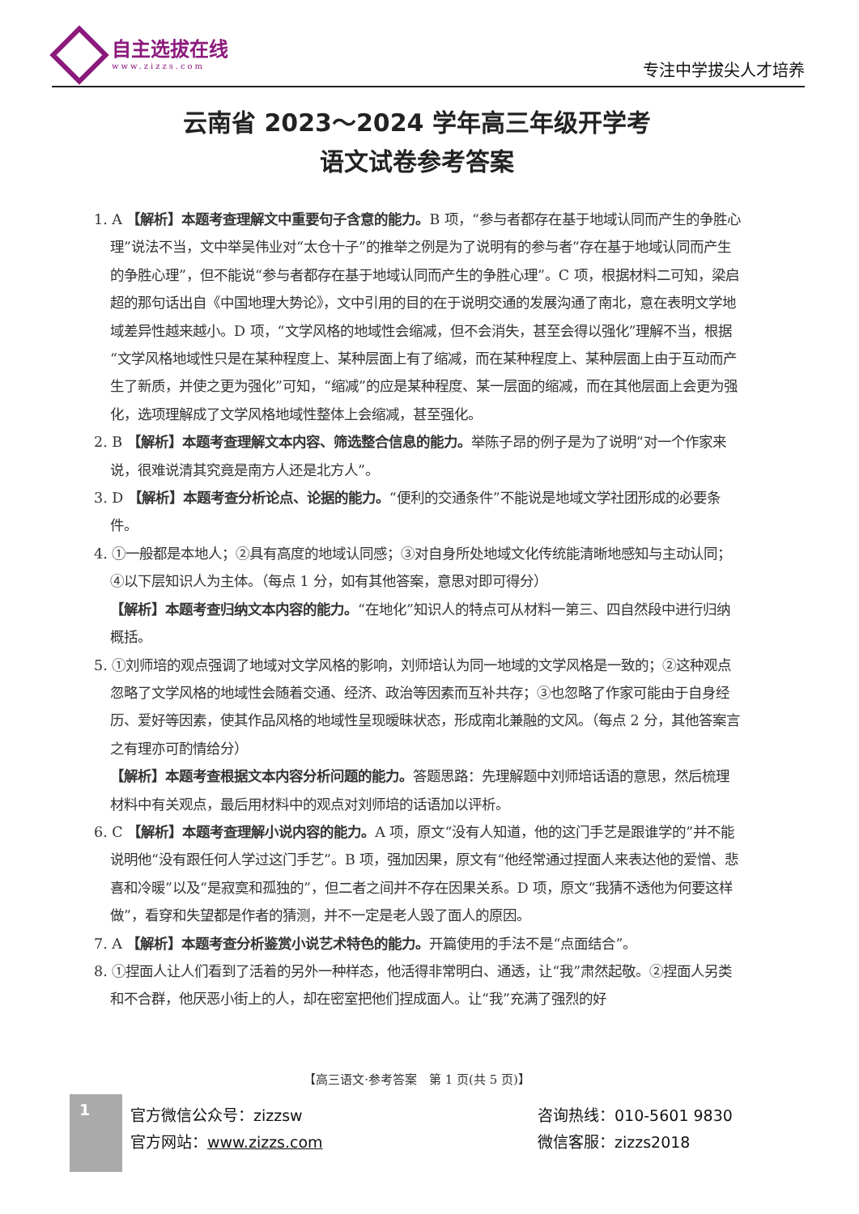自主选拔在线
www.zizzs.com
专注中学拔尖人才培养
云南省 2023～2024 学年高三年级开学考
语文试卷参考答案
1. A 【解析】本题考查理解文中重要句子含意的能力。B 项，“参与者都存在基于地域认同而产生的争胜心理”说法不当，文中举吴伟业对“太仓十子”的推举之例是为了说明有的参与者“存在基于地域认同而产生的争胜心理”，但不能说“参与者都存在基于地域认同而产生的争胜心理”。C 项，根据材料二可知，梁启超的那句话出自《中国地理大势论》，文中引用的目的在于说明交通的发展沟通了南北，意在表明文学地域差异性越来越小。D 项，“文学风格的地域性会缩减，但不会消失，甚至会得以强化”理解不当，根据“文学风格地域性只是在某种程度上、某种层面上有了缩减，而在某种程度上、某种层面上由于互动而产生了新质，并使之更为强化”可知，“缩减”的应是某种程度、某一层面的缩减，而在其他层面上会更为强化，选项理解成了文学风格地域性整体上会缩减，甚至强化。
2. B 【解析】本题考查理解文本内容、筛选整合信息的能力。举陈子昂的例子是为了说明“对一个作家来说，很难说清其究竟是南方人还是北方人”。
3. D 【解析】本题考查分析论点、论据的能力。“便利的交通条件”不能说是地域文学社团形成的必要条件。
4. ①一般都是本地人；②具有高度的地域认同感；③对自身所处地域文化传统能清晰地感知与主动认同；④以下层知识人为主体。（每点 1 分，如有其他答案，意思对即可得分）
【解析】本题考查归纳文本内容的能力。“在地化”知识人的特点可从材料一第三、四自然段中进行归纳概括。
5. ①刘师培的观点强调了地域对文学风格的影响，刘师培认为同一地域的文学风格是一致的；②这种观点忽略了文学风格的地域性会随着交通、经济、政治等因素而互补共存；③也忽略了作家可能由于自身经历、爱好等因素，使其作品风格的地域性呈现暧昧状态，形成南北兼融的文风。（每点 2 分，其他答案言之有理亦可酌情给分）
【解析】本题考查根据文本内容分析问题的能力。答题思路：先理解题中刘师培话语的意思，然后梳理材料中有关观点，最后用材料中的观点对刘师培的话语加以评析。
6. C 【解析】本题考查理解小说内容的能力。A 项，原文“没有人知道，他的这门手艺是跟谁学的”并不能说明他“没有跟任何人学过这门手艺”。B 项，强加因果，原文有“他经常通过捏面人来表达他的爱憎、悲喜和冷暖”以及“是寂寞和孤独的”，但二者之间并不存在因果关系。D 项，原文“我猜不透他为何要这样做”，看穿和失望都是作者的猜测，并不一定是老人毁了面人的原因。
7. A 【解析】本题考查分析鉴赏小说艺术特色的能力。开篇使用的手法不是“点面结合”。
8. ①捏面人让人们看到了活着的另外一种样态，他活得非常明白、通透，让“我”肃然起敬。②捏面人另类和不合群，他厌恶小街上的人，却在密室把他们捏成面人。让“我”充满了强烈的好
【高三语文·参考答案　第 1 页(共 5 页)】
1
官方微信公众号：zizzsw
官方网站：www.zizzs.com
咨询热线：010-5601 9830
微信客服：zizzs2018